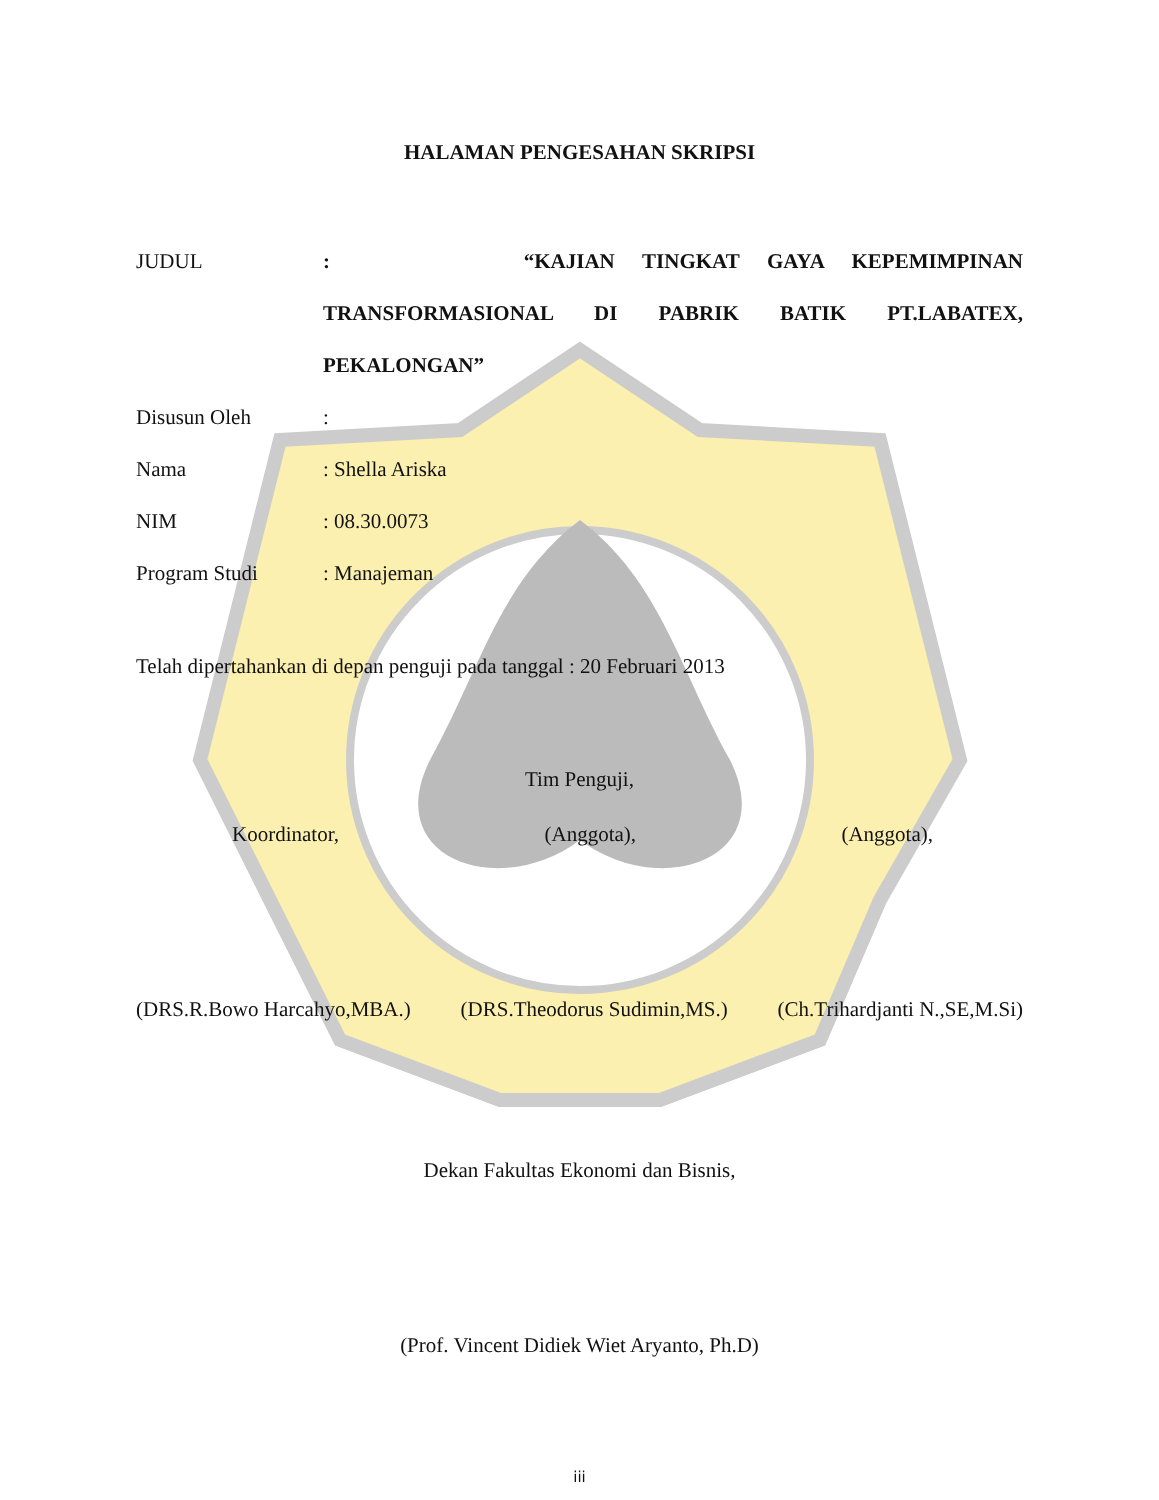HALAMAN PENGESAHAN SKRIPSI
JUDUL : “KAJIAN TINGKAT GAYA KEPEMIMPINAN
TRANSFORMASIONAL DI PABRIK BATIK PT.LABATEX,
PEKALONGAN”
Disusun Oleh :
Nama : Shella Ariska
NIM : 08.30.0073
Program Studi : Manajeman
Telah dipertahankan di depan penguji pada tanggal : 20 Februari 2013
Tim Penguji,
Koordinator, (Anggota), (Anggota),
(DRS.R.Bowo Harcahyo,MBA.) (DRS.Theodorus Sudimin,MS.) (Ch.Trihardjanti N.,SE,M.Si)
Dekan Fakultas Ekonomi dan Bisnis,
(Prof. Vincent Didiek Wiet Aryanto, Ph.D)
iii